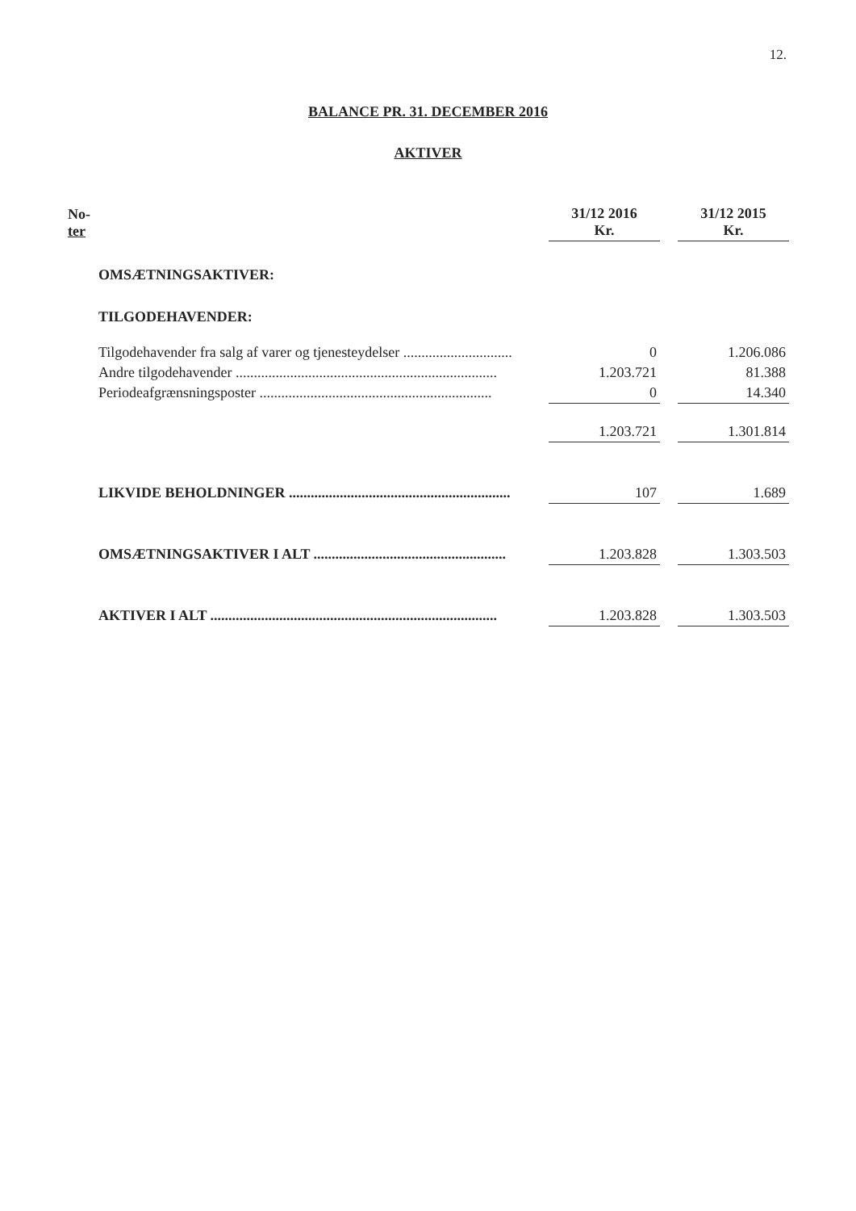12.
BALANCE PR. 31. DECEMBER 2016
AKTIVER
| No- ter | | 31/12 2016 Kr. | | 31/12 2015 Kr. |
| --- | --- | --- | --- | --- |
| | OMSÆTNINGSAKTIVER: | | | |
| | TILGODEHAVENDER: | | | |
| | Tilgodehavender fra salg af varer og tjenesteydelser .............................. | 0 | | 1.206.086 |
| | Andre tilgodehavender ........................................................................ | 1.203.721 | | 81.388 |
| | Periodeafgrænsningsposter ................................................................ | 0 | | 14.340 |
| | | 1.203.721 | | 1.301.814 |
| | LIKVIDE BEHOLDNINGER ............................................................. | 107 | | 1.689 |
| | OMSÆTNINGSAKTIVER I ALT ..................................................... | 1.203.828 | | 1.303.503 |
| | AKTIVER I ALT ............................................................................... | 1.203.828 | | 1.303.503 |